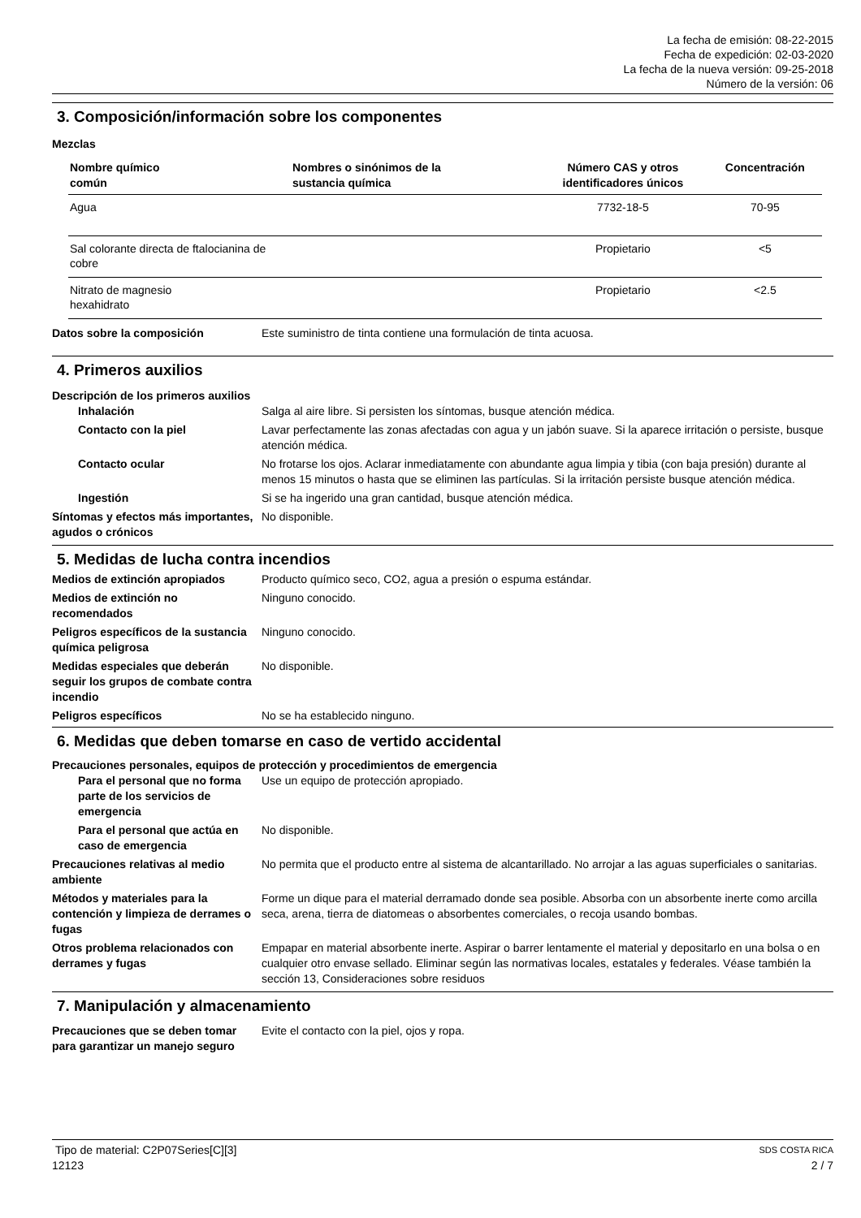La fecha de emisión: 08-22-2015
Fecha de expedición: 02-03-2020
La fecha de la nueva versión: 09-25-2018
Número de la versión: 06
3. Composición/información sobre los componentes
Mezclas
| Nombre químico común | Nombres o sinónimos de la sustancia química | Número CAS y otros identificadores únicos | Concentración |
| --- | --- | --- | --- |
| Agua | | 7732-18-5 | 70-95 |
| Sal colorante directa de ftalocianina de cobre | | Propietario | <5 |
| Nitrato de magnesio hexahidrato | | Propietario | <2.5 |
| Datos sobre la composición | Este suministro de tinta contiene una formulación de tinta acuosa. |
4. Primeros auxilios
Descripción de los primeros auxilios
| Inhalación | Salga al aire libre. Si persisten los síntomas, busque atención médica. |
| Contacto con la piel | Lavar perfectamente las zonas afectadas con agua y un jabón suave. Si la aparece irritación o persiste, busque atención médica. |
| Contacto ocular | No frotarse los ojos. Aclarar inmediatamente con abundante agua limpia y tibia (con baja presión) durante al menos 15 minutos o hasta que se eliminen las partículas. Si la irritación persiste busque atención médica. |
| Ingestión | Si se ha ingerido una gran cantidad, busque atención médica. |
| Síntomas y efectos más importantes, agudos o crónicos | No disponible. |
5. Medidas de lucha contra incendios
| Medios de extinción apropiados | Producto químico seco, CO2, agua a presión o espuma estándar. |
| Medios de extinción no recomendados | Ninguno conocido. |
| Peligros específicos de la sustancia química peligrosa | Ninguno conocido. |
| Medidas especiales que deberán seguir los grupos de combate contra incendio | No disponible. |
| Peligros específicos | No se ha establecido ninguno. |
6. Medidas que deben tomarse en caso de vertido accidental
Precauciones personales, equipos de protección y procedimientos de emergencia
| Para el personal que no forma parte de los servicios de emergencia | Use un equipo de protección apropiado. |
| Para el personal que actúa en caso de emergencia | No disponible. |
| Precauciones relativas al medio ambiente | No permita que el producto entre al sistema de alcantarillado. No arrojar a las aguas superficiales o sanitarias. |
| Métodos y materiales para la contención y limpieza de derrames o fugas | Forme un dique para el material derramado donde sea posible. Absorba con un absorbente inerte como arcilla seca, arena, tierra de diatomeas o absorbentes comerciales, o recoja usando bombas. |
| Otros problema relacionados con derrames y fugas | Empapar en material absorbente inerte. Aspirar o barrer lentamente el material y depositarlo en una bolsa o en cualquier otro envase sellado. Eliminar según las normativas locales, estatales y federales. Véase también la sección 13, Consideraciones sobre residuos |
7. Manipulación y almacenamiento
| Precauciones que se deben tomar para garantizar un manejo seguro | Evite el contacto con la piel, ojos y ropa. |
Tipo de material: C2P07Series[C][3] SDS COSTA RICA
12123 2 / 7